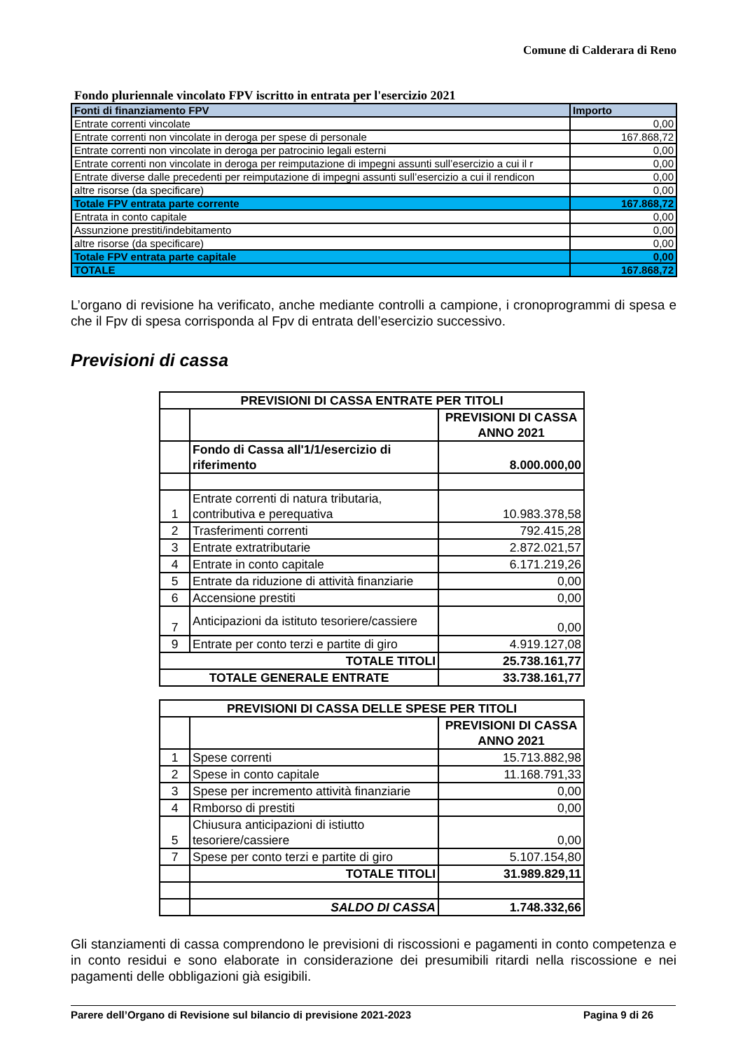Comune di Calderara di Reno
Fondo pluriennale vincolato FPV iscritto in entrata per l'esercizio 2021
| Fonti di finanziamento FPV | Importo |
| --- | --- |
| Entrate correnti vincolate | 0,00 |
| Entrate correnti non vincolate in deroga per spese di personale | 167.868,72 |
| Entrate correnti non vincolate in deroga per patrocinio legali esterni | 0,00 |
| Entrate correnti non vincolate in deroga per reimputazione di impegni assunti sull’esercizio a cui il r | 0,00 |
| Entrate diverse dalle precedenti per reimputazione di impegni assunti sull’esercizio a cui il rendicon | 0,00 |
| altre risorse (da specificare) | 0,00 |
| Totale FPV entrata parte corrente | 167.868,72 |
| Entrata in conto capitale | 0,00 |
| Assunzione prestiti/indebitamento | 0,00 |
| altre risorse (da specificare) | 0,00 |
| Totale FPV entrata parte capitale | 0,00 |
| TOTALE | 167.868,72 |
L’organo di revisione ha verificato, anche mediante controlli a campione, i cronoprogrammi di spesa e che il Fpv di spesa corrisponda al Fpv di entrata dell’esercizio successivo.
Previsioni di cassa
| PREVISIONI DI CASSA ENTRATE PER TITOLI | | |
| | | PREVISIONI DI CASSA ANNO 2021 |
| | Fondo di Cassa all'1/1/esercizio di riferimento | 8.000.000,00 |
| 1 | Entrate correnti di natura tributaria, contributiva e perequativa | 10.983.378,58 |
| 2 | Trasferimenti correnti | 792.415,28 |
| 3 | Entrate extratributarie | 2.872.021,57 |
| 4 | Entrate in conto capitale | 6.171.219,26 |
| 5 | Entrate da riduzione di attività finanziarie | 0,00 |
| 6 | Accensione prestiti | 0,00 |
| 7 | Anticipazioni da istituto tesoriere/cassiere | 0,00 |
| 9 | Entrate per conto terzi e partite di giro | 4.919.127,08 |
| TOTALE TITOLI | | 25.738.161,77 |
| TOTALE GENERALE ENTRATE | | 33.738.161,77 |
| PREVISIONI DI CASSA DELLE SPESE PER TITOLI | | |
| | | PREVISIONI DI CASSA ANNO 2021 |
| 1 | Spese correnti | 15.713.882,98 |
| 2 | Spese in conto capitale | 11.168.791,33 |
| 3 | Spese per incremento attività finanziarie | 0,00 |
| 4 | Rmborso di prestiti | 0,00 |
| 5 | Chiusura anticipazioni di istiutto tesoriere/cassiere | 0,00 |
| 7 | Spese per conto terzi e partite di giro | 5.107.154,80 |
| | TOTALE TITOLI | 31.989.829,11 |
| | SALDO DI CASSA | 1.748.332,66 |
Gli stanziamenti di cassa comprendono le previsioni di riscossioni e pagamenti in conto competenza e in conto residui e sono elaborate in considerazione dei presumibili ritardi nella riscossione e nei pagamenti delle obbligazioni già esigibili.
Parere dell’Organo di Revisione sul bilancio di previsione 2021-2023 Pagina 9 di 26